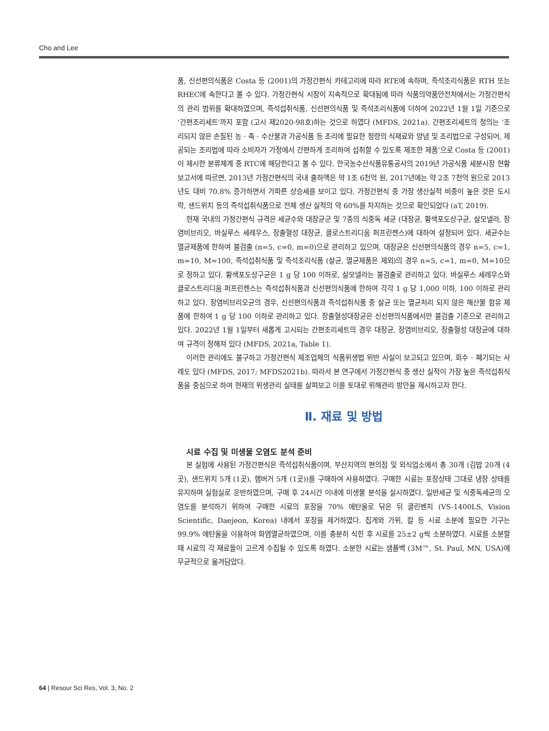Cho and Lee
품, 신선편의식품은 Costa 등 (2001)의 가정간편식 카테고리에 따라 RTE에 속하며, 즉석조리식품은 RTH 또는 RHEC에 속한다고 볼 수 있다. 가정간편식 시장이 지속적으로 확대됨에 따라 식품의약품안전처에서는 가정간편식의 관리 범위를 확대하였으며, 즉석섭취식품, 신선편의식품 및 즉석조리식품에 더하여 2022년 1월 1일 기준으로 ‘간편조리세트’까지 포함 (고시 제2020-98호)하는 것으로 하였다 (MFDS, 2021a). 간편조리세트의 정의는 ‘조리되지 않은 손질된 농 · 축 · 수산물과 가공식품 등 조리에 필요한 정량의 식재료와 양념 및 조리법으로 구성되어, 제공되는 조리법에 따라 소비자가 가정에서 간편하게 조리하여 섭취할 수 있도록 제조한 제품’으로 Costa 등 (2001)이 제시한 분류체계 중 RTC에 해당한다고 볼 수 있다. 한국농수산식품유통공사의 2019년 가공식품 세분시장 현황 보고서에 따르면, 2013년 가정간편식의 국내 출하액은 약 1조 6천억 원, 2017년에는 약 2조 7천억 원으로 2013년도 대비 70.8% 증가하면서 가파른 상승세를 보이고 있다. 가정간편식 중 가장 생산실적 비중이 높은 것은 도시락, 샌드위치 등의 즉석섭취식품으로 전체 생산 실적의 약 60%를 차지하는 것으로 확인되었다 (aT, 2019).
현재 국내의 가정간편식 규격은 세균수와 대장균군 및 7종의 식중독 세균 (대장균, 황색포도상구균, 살모넬라, 장염비브리오, 바실루스 세레우스, 장출혈성 대장균, 클로스트리디움 퍼프린젠스)에 대하여 설정되어 있다. 세균수는 멸균제품에 한하여 불검출 (n=5, c=0, m=0)으로 관리하고 있으며, 대장균은 신선편의식품의 경우 n=5, c=1, m=10, M=100, 즉석섭취식품 및 즉석조리식품 (살균, 멸균제품은 제외)의 경우 n=5, c=1, m=0, M=10으로 정하고 있다. 황색포도상구균은 1 g 당 100 이하로, 살모넬라는 불검출로 관리하고 있다. 바실루스 세레우스와 클로스트리디움 퍼프린젠스는 즉석섭취식품과 신선편의식품에 한하여 각각 1 g 당 1,000 이하, 100 이하로 관리하고 있다. 장염비브리오균의 경우, 신선편의식품과 즉석섭취식품 중 살균 또는 멸균처리 되지 않은 해산물 함유 제품에 한하여 1 g 당 100 이하로 관리하고 있다. 장출혈성대장균은 신선편의식품에서만 불검출 기준으로 관리하고 있다. 2022년 1월 1일부터 새롭게 고시되는 간편조리세트의 경우 대장균, 장염비브리오, 장출혈성 대장균에 대하여 규격이 정해져 있다 (MFDS, 2021a, Table 1).
이러한 관리에도 불구하고 가정간편식 제조업체의 식품위생법 위반 사실이 보고되고 있으며, 회수 · 폐기되는 사례도 있다 (MFDS, 2017; MFDS2021b). 따라서 본 연구에서 가정간편식 중 생산 실적이 가장 높은 즉석섭취식품을 중심으로 하여 현재의 위생관리 실태를 살펴보고 이를 토대로 위해관리 방안을 제시하고자 한다.
Ⅱ. 재료 및 방법
시료 수집 및 미생물 오염도 분석 준비
본 실험에 사용된 가정간편식은 즉석섭취식품이며, 부산지역의 편의점 및 외식업소에서 총 30개 (김밥 20개 (4곳), 샌드위치 5개 (1곳), 햄버거 5개 (1곳))를 구매하여 사용하였다. 구매한 시료는 포장상태 그대로 냉장 상태를 유지하며 실험실로 운반하였으며, 구매 후 24시간 이내에 미생물 분석을 실시하였다. 일반세균 및 식중독세균의 오염도를 분석하기 위하여 구매한 시료의 포장을 70% 에탄올로 닦은 뒤 클린벤치 (VS-1400LS, Vision Scientific, Daejeon, Korea) 내에서 포장을 제거하였다. 집게와 가위, 칼 등 시료 소분에 필요한 기구는 99.9% 에탄올을 이용하여 화염멸균하였으며, 이를 충분히 식힌 후 시료를 25±2 g씩 소분하였다. 시료를 소분할 때 시료의 각 재료들이 고르게 수집될 수 있도록 하였다. 소분한 시료는 샘플백 (3M™, St. Paul, MN, USA)에 무균적으로 옮겨담았다.
64 | Resour Sci Res, Vol. 3, No. 2